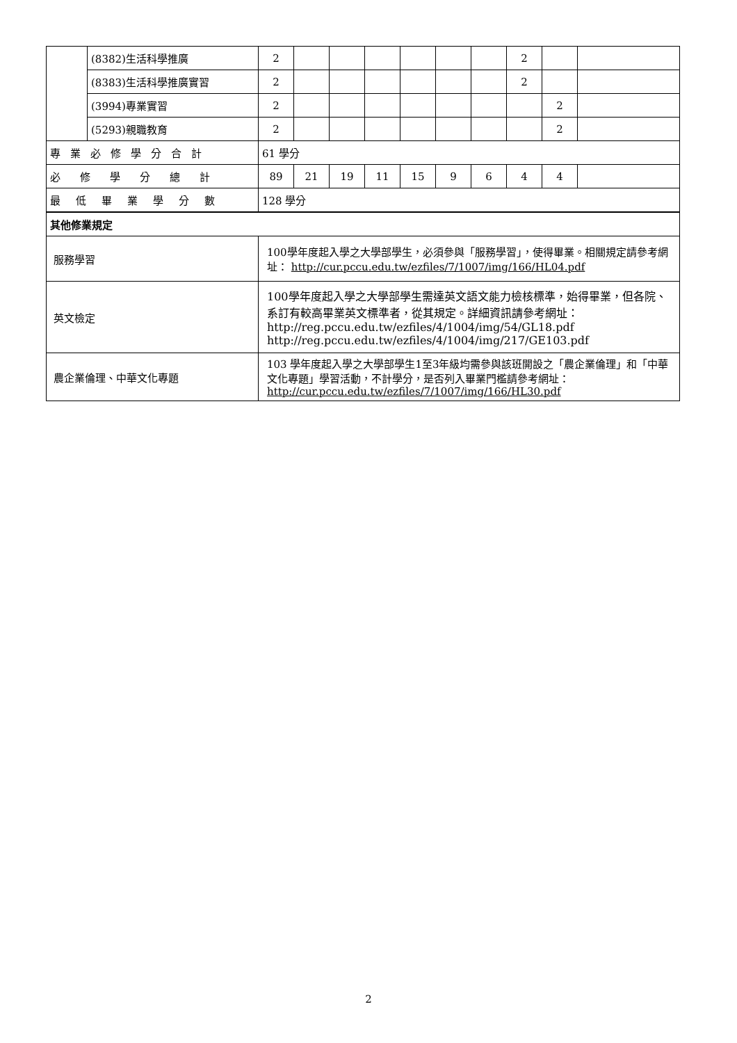| | (8382)生活科學推廣 | 2 | | | | | | | 2 | | |
| | (8383)生活科學推廣實習 | 2 | | | | | | | 2 | | |
| | (3994)專業實習 | 2 | | | | | | | | 2 | |
| | (5293)親職教育 | 2 | | | | | | | | 2 | |
| 專業必修學分合計 | | 61 學分 | | | | | | | | | |
| 必修學分總計 | | 89 | 21 | 19 | 11 | 15 | 9 | 6 | 4 | 4 | |
| 最低畢業學分數 | | 128 學分 | | | | | | | | | |
| 其他修業規定 | | | | | | | | | | | |
| 服務學習 | | 100學年度起入學之大學部學生，必須參與「服務學習」，使得畢業。相關規定請參考網址： http://cur.pccu.edu.tw/ezfiles/7/1007/img/166/HL04.pdf | | | | | | | | | |
| 英文檢定 | | 100學年度起入學之大學部學生需達英文語文能力檢核標準，始得畢業，但各院、系訂有較高畢業英文標準者，從其規定。詳細資訊請參考網址：http://reg.pccu.edu.tw/ezfiles/4/1004/img/54/GL18.pdf http://reg.pccu.edu.tw/ezfiles/4/1004/img/217/GE103.pdf | | | | | | | | | |
| 農企業倫理、中華文化專題 | | 103 學年度起入學之大學部學生1至3年級均需參與該班開設之「農企業倫理」和「中華文化專題」學習活動，不計學分，是否列入畢業門檻請參考網址： http://cur.pccu.edu.tw/ezfiles/7/1007/img/166/HL30.pdf | | | | | | | | | |
2